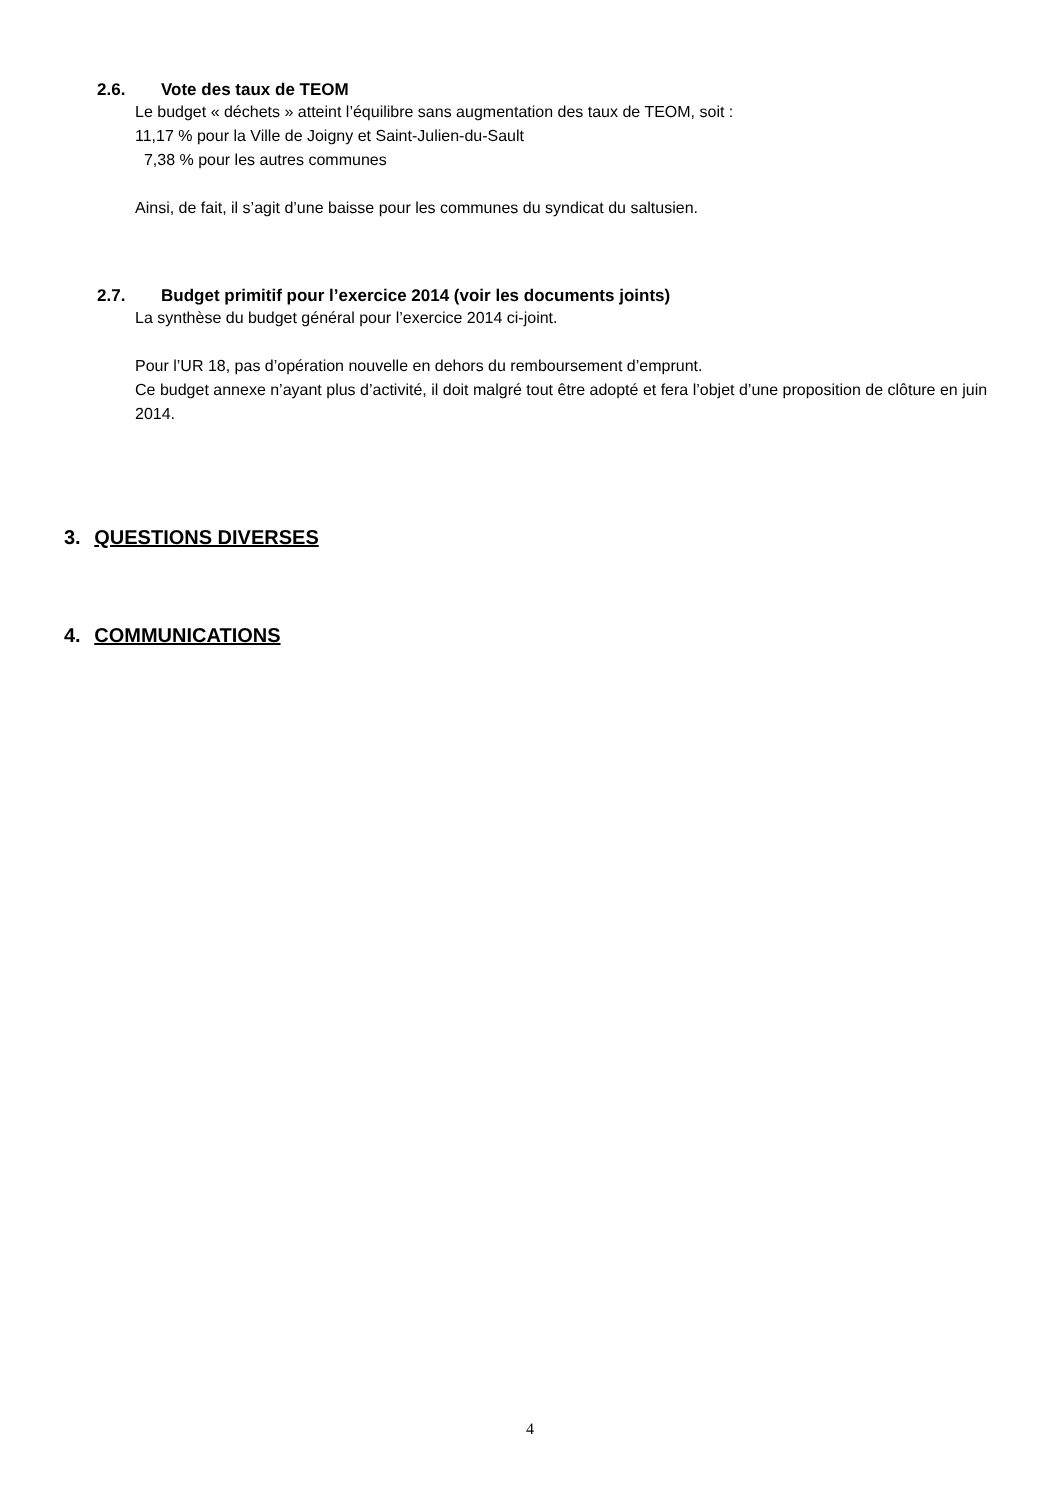2.6. Vote des taux de TEOM
Le budget « déchets » atteint l’équilibre sans augmentation des taux de TEOM, soit :
11,17 % pour la Ville de Joigny et Saint-Julien-du-Sault
7,38 % pour les autres communes
Ainsi, de fait, il s’agit d’une baisse pour les communes du syndicat du saltusien.
2.7. Budget primitif pour l’exercice 2014 (voir les documents joints)
La synthèse du budget général pour l’exercice 2014 ci-joint.
Pour l’UR 18, pas d’opération nouvelle en dehors du remboursement d’emprunt.
Ce budget annexe n’ayant plus d’activité, il doit malgré tout être adopté et fera l’objet d’une proposition de clôture en juin 2014.
3. QUESTIONS DIVERSES
4. COMMUNICATIONS
4